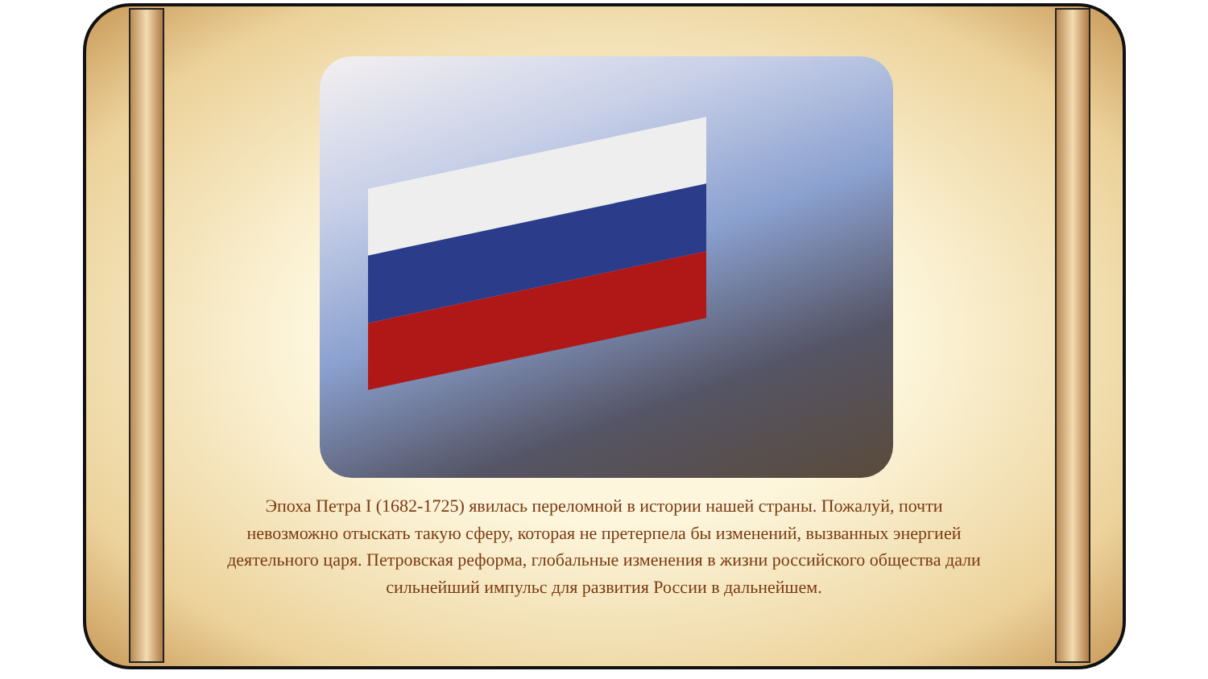Эпоха Петра I (1682-1725) явилась переломной в истории нашей страны. Пожалуй, почти невозможно отыскать такую сферу, которая не претерпела бы изменений, вызванных энергией деятельного царя. Петровская реформа, глобальные изменения в жизни российского общества дали сильнейший импульс для развития России в дальнейшем.